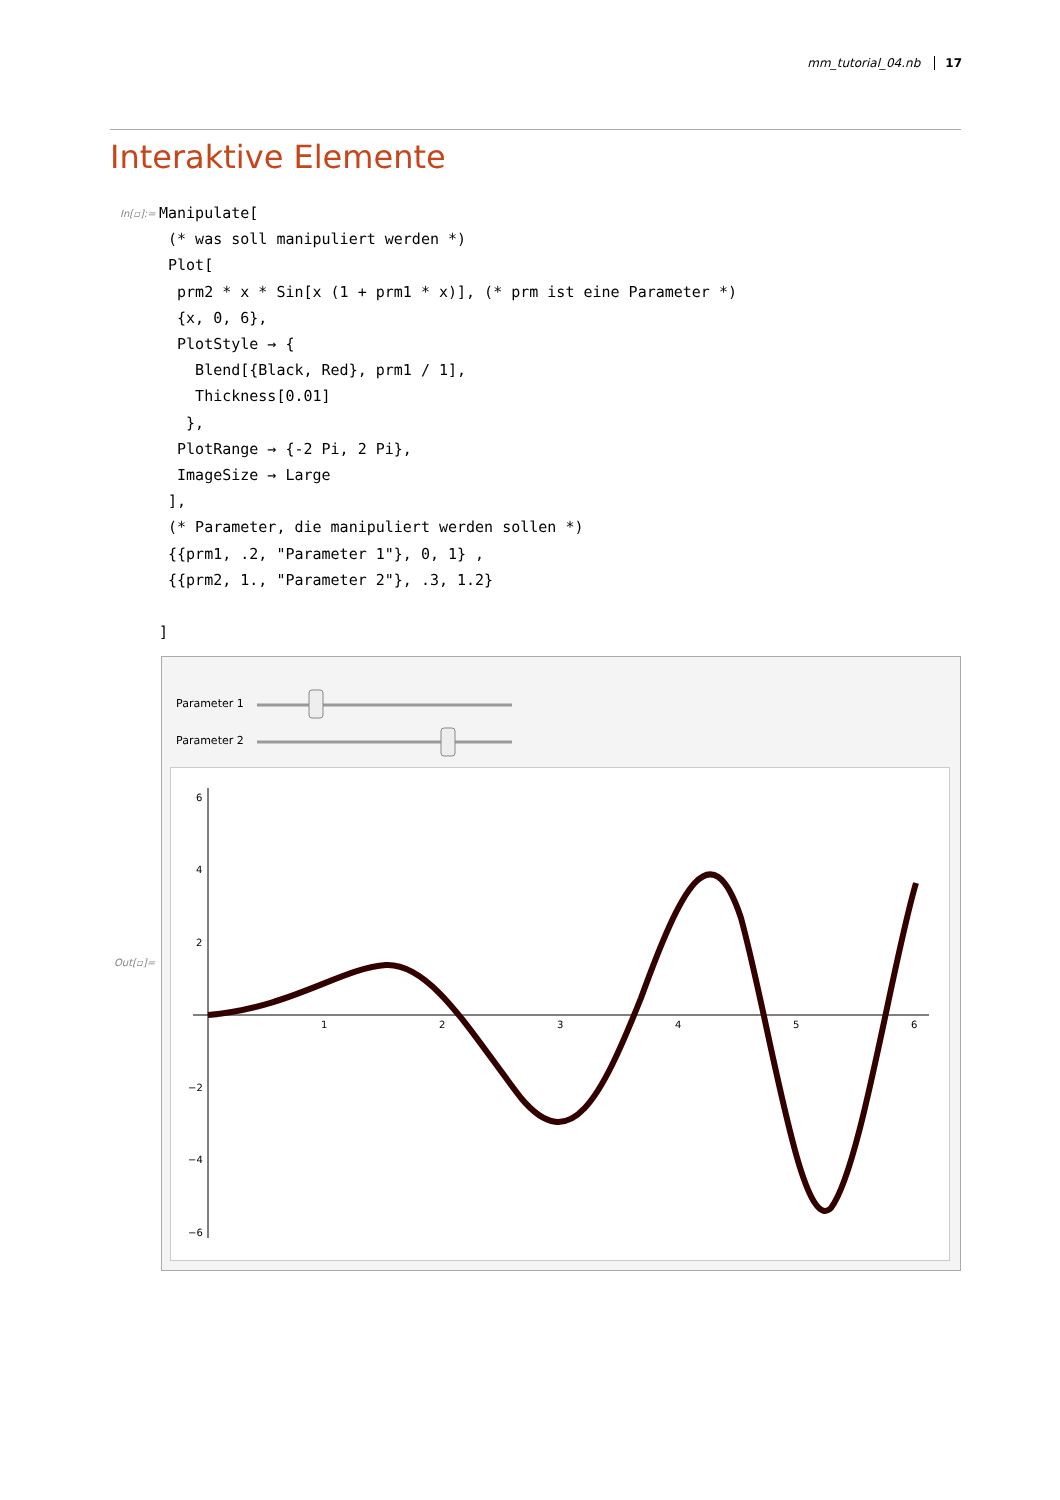mm_tutorial_04.nb 17
Interaktive Elemente
In[▫]:=
Manipulate[
 (* was soll manipuliert werden *)
 Plot[
  prm2 * x * Sin[x (1 + prm1 * x)], (* prm ist eine Parameter *)
  {x, 0, 6},
  PlotStyle → {
    Blend[{Black, Red}, prm1 / 1],
    Thickness[0.01]
   },
  PlotRange → {-2 Pi, 2 Pi},
  ImageSize → Large
 ],
 (* Parameter, die manipuliert werden sollen *)
 {{prm1, .2, "Parameter 1"}, 0, 1} ,
 {{prm2, 1., "Parameter 2"}, .3, 1.2}

]
Out[▫]=
Parameter 1
Parameter 2
1
2
3
4
5
6
6
4
2
−2
−4
−6